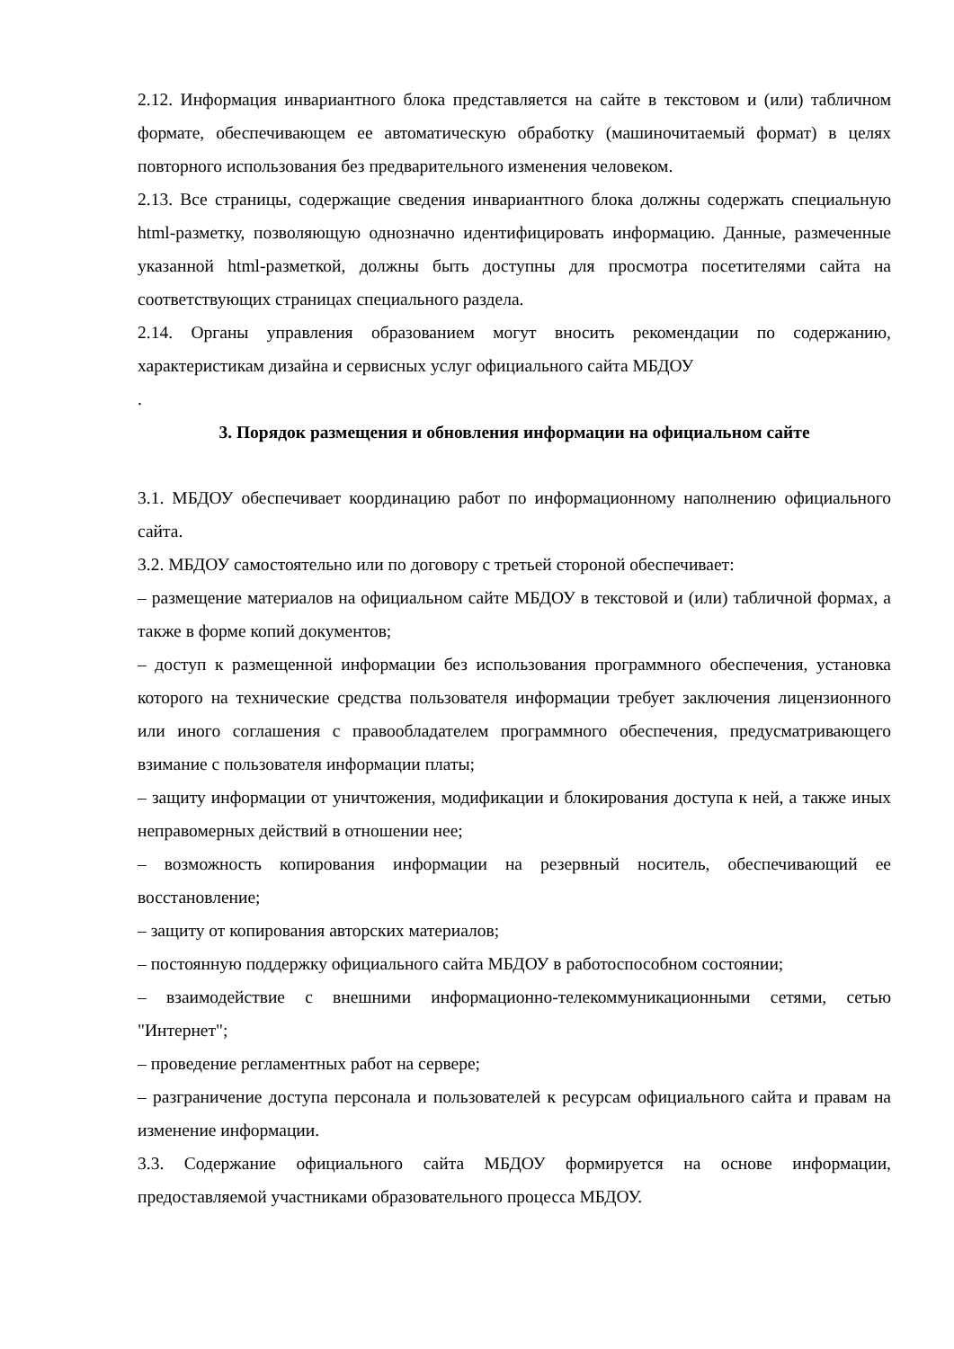2.12. Информация инвариантного блока представляется на сайте в текстовом и (или) табличном формате, обеспечивающем ее автоматическую обработку (машиночитаемый формат) в целях повторного использования без предварительного изменения человеком.
2.13. Все страницы, содержащие сведения инвариантного блока должны содержать специальную html-разметку, позволяющую однозначно идентифицировать информацию. Данные, размеченные указанной html-разметкой, должны быть доступны для просмотра посетителями сайта на соответствующих страницах специального раздела.
2.14. Органы управления образованием могут вносить рекомендации по содержанию, характеристикам дизайна и сервисных услуг официального сайта МБДОУ
.
3. Порядок размещения и обновления информации на официальном сайте
3.1. МБДОУ обеспечивает координацию работ по информационному наполнению официального сайта.
3.2. МБДОУ самостоятельно или по договору с третьей стороной обеспечивает:
– размещение материалов на официальном сайте МБДОУ в текстовой и (или) табличной формах, а также в форме копий документов;
– доступ к размещенной информации без использования программного обеспечения, установка которого на технические средства пользователя информации требует заключения лицензионного или иного соглашения с правообладателем программного обеспечения, предусматривающего взимание с пользователя информации платы;
– защиту информации от уничтожения, модификации и блокирования доступа к ней, а также иных неправомерных действий в отношении нее;
– возможность копирования информации на резервный носитель, обеспечивающий ее восстановление;
– защиту от копирования авторских материалов;
– постоянную поддержку официального сайта МБДОУ в работоспособном состоянии;
– взаимодействие с внешними информационно-телекоммуникационными сетями, сетью "Интернет";
– проведение регламентных работ на сервере;
– разграничение доступа персонала и пользователей к ресурсам официального сайта и правам на изменение информации.
3.3. Содержание официального сайта МБДОУ формируется на основе информации, предоставляемой участниками образовательного процесса МБДОУ.